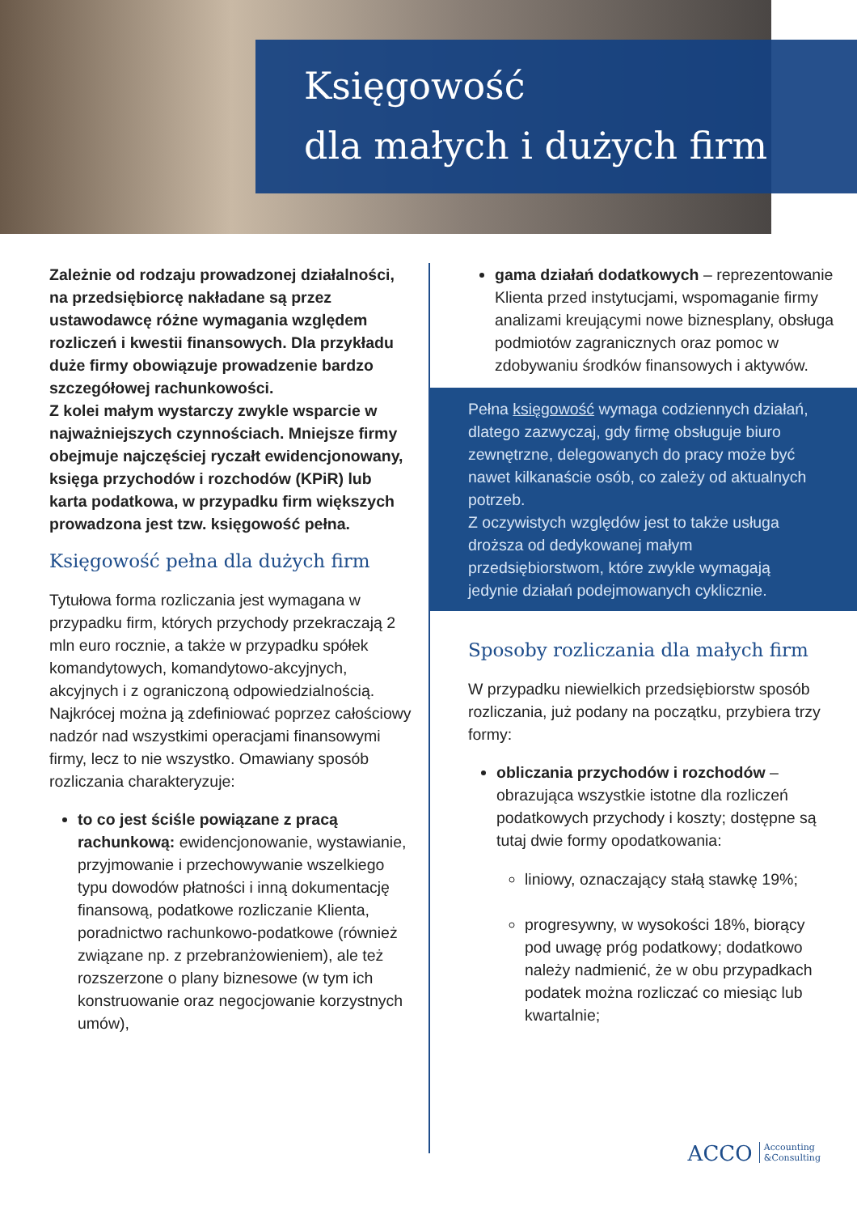Księgowość
dla małych i dużych firm
Zależnie od rodzaju prowadzonej działalności, na przedsiębiorcę nakładane są przez ustawodawcę różne wymagania względem rozliczeń i kwestii finansowych. Dla przykładu duże firmy obowiązuje prowadzenie bardzo szczegółowej rachunkowości.
Z kolei małym wystarczy zwykle wsparcie w najważniejszych czynnościach. Mniejsze firmy obejmuje najczęściej ryczałt ewidencjonowany, księga przychodów i rozchodów (KPiR) lub karta podatkowa, w przypadku firm większych prowadzona jest tzw. księgowość pełna.
Księgowość pełna dla dużych firm
Tytułowa forma rozliczania jest wymagana w przypadku firm, których przychody przekraczają 2 mln euro rocznie, a także w przypadku spółek komandytowych, komandytowo-akcyjnych, akcyjnych i z ograniczoną odpowiedzialnością. Najkrócej można ją zdefiniować poprzez całościowy nadzór nad wszystkimi operacjami finansowymi firmy, lecz to nie wszystko. Omawiany sposób rozliczania charakteryzuje:
to co jest ściśle powiązane z pracą rachunkową: ewidencjonowanie, wystawianie, przyjmowanie i przechowywanie wszelkiego typu dowodów płatności i inną dokumentację finansową, podatkowe rozliczanie Klienta, poradnictwo rachunkowo-podatkowe (również związane np. z przebranżowieniem), ale też rozszerzone o plany biznesowe (w tym ich konstruowanie oraz negocjowanie korzystnych umów),
gama działań dodatkowych – reprezentowanie Klienta przed instytucjami, wspomaganie firmy analizami kreującymi nowe biznesplany, obsługa podmiotów zagranicznych oraz pomoc w zdobywaniu środków finansowych i aktywów.
Pełna księgowość wymaga codziennych działań, dlatego zazwyczaj, gdy firmę obsługuje biuro zewnętrzne, delegowanych do pracy może być nawet kilkanaście osób, co zależy od aktualnych potrzeb.
Z oczywistych względów jest to także usługa droższa od dedykowanej małym przedsiębiorstwom, które zwykle wymagają jedynie działań podejmowanych cyklicznie.
Sposoby rozliczania dla małych firm
W przypadku niewielkich przedsiębiorstw sposób rozliczania, już podany na początku, przybiera trzy formy:
obliczania przychodów i rozchodów – obrazująca wszystkie istotne dla rozliczeń podatkowych przychody i koszty; dostępne są tutaj dwie formy opodatkowania:
liniowy, oznaczający stałą stawkę 19%;
progresywny, w wysokości 18%, biorący pod uwagę próg podatkowy; dodatkowo należy nadmienić, że w obu przypadkach podatek można rozliczać co miesiąc lub kwartalnie;
ACCO Accounting
&Consulting